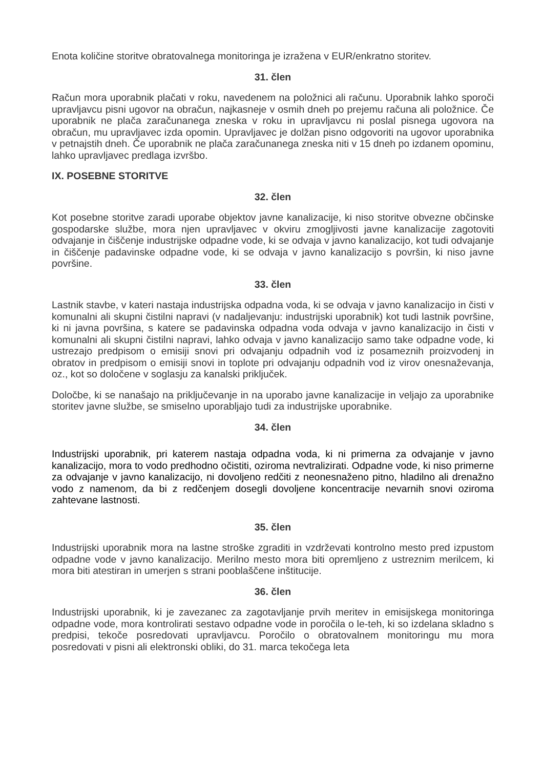Enota količine storitve obratovalnega monitoringa je izražena v EUR/enkratno storitev.
31. člen
Račun mora uporabnik plačati v roku, navedenem na položnici ali računu. Uporabnik lahko sporoči upravljavcu pisni ugovor na obračun, najkasneje v osmih dneh po prejemu računa ali položnice. Če uporabnik ne plača zaračunanega zneska v roku in upravljavcu ni poslal pisnega ugovora na obračun, mu upravljavec izda opomin. Upravljavec je dolžan pisno odgovoriti na ugovor uporabnika v petnajstih dneh. Če uporabnik ne plača zaračunanega zneska niti v 15 dneh po izdanem opominu, lahko upravljavec predlaga izvršbo.
IX. POSEBNE STORITVE
32. člen
Kot posebne storitve zaradi uporabe objektov javne kanalizacije, ki niso storitve obvezne občinske gospodarske službe, mora njen upravljavec v okviru zmogljivosti javne kanalizacije zagotoviti odvajanje in čiščenje industrijske odpadne vode, ki se odvaja v javno kanalizacijo, kot tudi odvajanje in čiščenje padavinske odpadne vode, ki se odvaja v javno kanalizacijo s površin, ki niso javne površine.
33. člen
Lastnik stavbe, v kateri nastaja industrijska odpadna voda, ki se odvaja v javno kanalizacijo in čisti v komunalni ali skupni čistilni napravi (v nadaljevanju: industrijski uporabnik) kot tudi lastnik površine, ki ni javna površina, s katere se padavinska odpadna voda odvaja v javno kanalizacijo in čisti v komunalni ali skupni čistilni napravi, lahko odvaja v javno kanalizacijo samo take odpadne vode, ki ustrezajo predpisom o emisiji snovi pri odvajanju odpadnih vod iz posameznih proizvodenj in obratov in predpisom o emisiji snovi in toplote pri odvajanju odpadnih vod iz virov onesnaževanja, oz., kot so določene v soglasju za kanalski priključek.
Določbe, ki se nanašajo na priključevanje in na uporabo javne kanalizacije in veljajo za uporabnike storitev javne službe, se smiselno uporabljajo tudi za industrijske uporabnike.
34. člen
Industrijski uporabnik, pri katerem nastaja odpadna voda, ki ni primerna za odvajanje v javno kanalizacijo, mora to vodo predhodno očistiti, oziroma nevtralizirati. Odpadne vode, ki niso primerne za odvajanje v javno kanalizacijo, ni dovoljeno redčiti z neonesnaženo pitno, hladilno ali drenažno vodo z namenom, da bi z redčenjem dosegli dovoljene koncentracije nevarnih snovi oziroma zahtevane lastnosti.
35. člen
Industrijski uporabnik mora na lastne stroške zgraditi in vzdrževati kontrolno mesto pred izpustom odpadne vode v javno kanalizacijo. Merilno mesto mora biti opremljeno z ustreznim merilcem, ki mora biti atestiran in umerjen s strani pooblaščene inštitucije.
36. člen
Industrijski uporabnik, ki je zavezanec za zagotavljanje prvih meritev in emisijskega monitoringa odpadne vode, mora kontrolirati sestavo odpadne vode in poročila o le-teh, ki so izdelana skladno s predpisi, tekoče posredovati upravljavcu. Poročilo o obratovalnem monitoringu mu mora posredovati v pisni ali elektronski obliki, do 31. marca tekočega leta